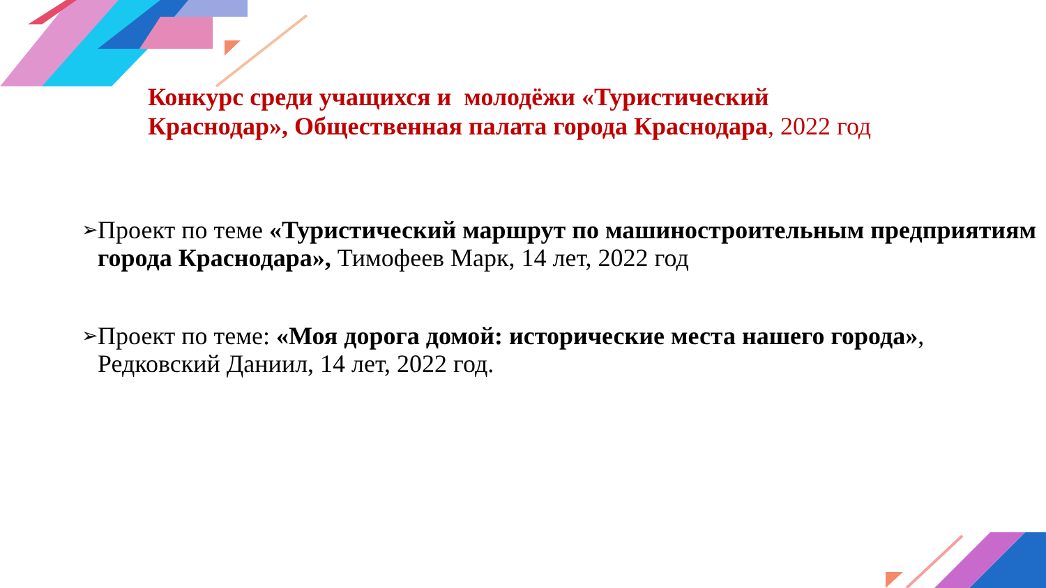Конкурс среди учащихся и молодёжи «Туристический
Краснодар», Общественная палата города Краснодара, 2022 год
➢
Проект по теме «Туристический маршрут по машиностроительным предприятиям города Краснодара», Тимофеев Марк, 14 лет, 2022 год
➢
Проект по теме: «Моя дорога домой: исторические места нашего города», Редковский Даниил, 14 лет, 2022 год.